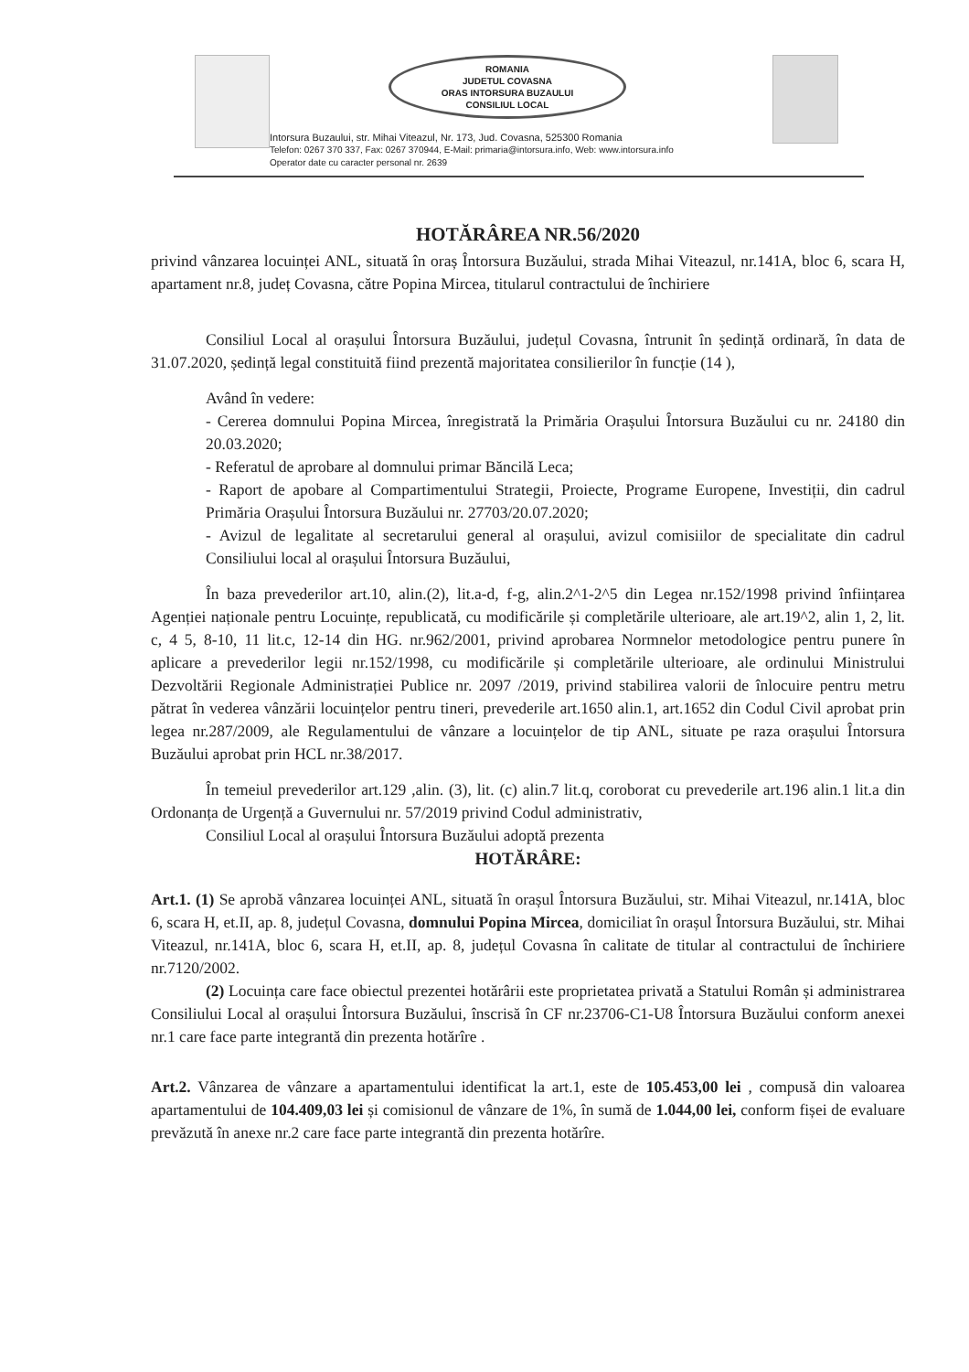ROMANIA
JUDETUL COVASNA
ORAS INTORSURA BUZAULUI
CONSILIUL LOCAL
Intorsura Buzaului, str. Mihai Viteazul, Nr. 173, Jud. Covasna, 525300 Romania
Telefon: 0267 370 337, Fax: 0267 370944, E-Mail: primaria@intorsura.info, Web: www.intorsura.info
Operator date cu caracter personal nr. 2639
HOTĂRÂREA NR.56/2020
privind vânzarea locuinței ANL, situată în oraș Întorsura Buzăului, strada Mihai Viteazul, nr.141A, bloc 6, scara H, apartament nr.8, județ Covasna, către Popina Mircea, titularul contractului de închiriere
Consiliul Local al orașului Întorsura Buzăului, județul Covasna, întrunit în ședință ordinară, în data de 31.07.2020, ședință legal constituită fiind prezentă majoritatea consilierilor în funcție (14 ),
Având în vedere:
- Cererea domnului Popina Mircea, înregistrată la Primăria Orașului Întorsura Buzăului cu nr. 24180 din 20.03.2020;
- Referatul de aprobare al domnului primar Băncilă Leca;
- Raport de apobare al Compartimentului Strategii, Proiecte, Programe Europene, Investiții, din cadrul Primăria Orașului Întorsura Buzăului nr. 27703/20.07.2020;
- Avizul de legalitate al secretarului general al orașului, avizul comisiilor de specialitate din cadrul Consiliului local al orașului Întorsura Buzăului,
În baza prevederilor art.10, alin.(2), lit.a-d, f-g, alin.2^1-2^5 din Legea nr.152/1998 privind înființarea Agenției naționale pentru Locuințe, republicată, cu modificările și completările ulterioare, ale art.19^2, alin 1, 2, lit. c, 4 5, 8-10, 11 lit.c, 12-14 din HG. nr.962/2001, privind aprobarea Normnelor metodologice pentru punere în aplicare a prevederilor legii nr.152/1998, cu modificările și completările ulterioare, ale ordinului Ministrului Dezvoltării Regionale Administrației Publice nr. 2097 /2019, privind stabilirea valorii de înlocuire pentru metru pătrat în vederea vânzării locuințelor pentru tineri, prevederile art.1650 alin.1, art.1652 din Codul Civil aprobat prin legea nr.287/2009, ale Regulamentului de vânzare a locuințelor de tip ANL, situate pe raza orașului Întorsura Buzăului aprobat prin HCL nr.38/2017.
În temeiul prevederilor art.129 ,alin. (3), lit. (c) alin.7 lit.q, coroborat cu prevederile art.196 alin.1 lit.a din Ordonanța de Urgență a Guvernului nr. 57/2019 privind Codul administrativ,
Consiliul Local al orașului Întorsura Buzăului adoptă prezenta
HOTĂRÂRE:
Art.1. (1) Se aprobă vânzarea locuinței ANL, situată în orașul Întorsura Buzăului, str. Mihai Viteazul, nr.141A, bloc 6, scara H, et.II, ap. 8, județul Covasna, domnului Popina Mircea, domiciliat în orașul Întorsura Buzăului, str. Mihai Viteazul, nr.141A, bloc 6, scara H, et.II, ap. 8, județul Covasna în calitate de titular al contractului de închiriere nr.7120/2002.
(2) Locuința care face obiectul prezentei hotărârii este proprietatea privată a Statului Român și administrarea Consiliului Local al orașului Întorsura Buzăului, înscrisă în CF nr.23706-C1-U8 Întorsura Buzăului conform anexei nr.1 care face parte integrantă din prezenta hotărîre .
Art.2. Vânzarea de vânzare a apartamentului identificat la art.1, este de 105.453,00 lei , compusă din valoarea apartamentului de 104.409,03 lei și comisionul de vânzare de 1%, în sumă de 1.044,00 lei, conform fișei de evaluare prevăzută în anexe nr.2 care face parte integrantă din prezenta hotărîre.